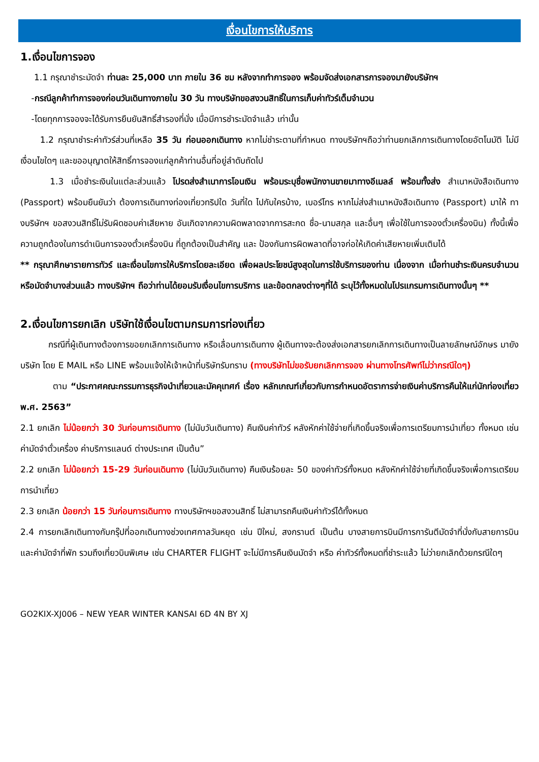เงื่อนไขการให้บริการ
1.เงื่อนไขการจอง
1.1 กรุณาชำระมัดจำ ท่านละ 25,000 บาท ภายใน 36 ชม หลังจากทำการจอง พร้อมจัดส่งเอกสารการจองมายังบริษัทฯ
-กรณีลูกค้าทำการจองก่อนวันเดินทางภายใน 30 วัน ทางบริษัทขอสงวนสิทธิ์ในการเก็บค่าทัวร์เต็มจำนวน
-โดยทุกการจองจะได้รับการยืนยันสิทธิ์สำรองที่นั่ง เมื่อมีการชำระมัดจำแล้ว เท่านั้น
1.2 กรุณาชำระค่าทัวร์ส่วนที่เหลือ 35 วัน ก่อนออกเดินทาง หากไม่ชำระตามที่กำหนด ทางบริษัทฯถือว่าท่านยกเลิกการเดินทางโดยอัตโนมัติ ไม่มีเงื่อนไขใดๆ และขออนุญาตให้สิทธิ์การจองแก่ลูกค้าท่านอื่นที่อยู่ลำดับถัดไป
1.3 เมื่อชำระเงินในแต่ละส่วนแล้ว โปรดส่งสำเนาการโอนเงิน พร้อมระบุชื่อพนักงานขายมาทางอีเมลล์ พร้อมทั้งส่ง สำเนาหนังสือเดินทาง (Passport) พร้อมยืนยันว่า ต้องการเดินทางท่องเที่ยวทริปใด วันที่ใด ไปกับใครบ้าง, เบอร์โทร หากไม่ส่งสำเนาหนังสือเดินทาง (Passport) มาให้ ทางบริษัทฯ ขอสงวนสิทธิ์ไม่รับผิดชอบค่าเสียหาย อันเกิดจากความผิดพลาดจากการสะกด ชื่อ-นามสกุล และอื่นๆ เพื่อใช้ในการจองตั๋วเครื่องบิน) ทั้งนี้เพื่อความถูกต้องในการดำเนินการจองตั๋วเครื่องบิน ที่ถูกต้องเป็นสำคัญ และ ป้องกันการผิดพลาดที่อาจก่อให้เกิดค่าเสียหายเพิ่มเติมได้
** กรุณาศึกษารายการทัวร์ และเงื่อนไขการให้บริการโดยละเอียด เพื่อผลประโยชน์สูงสุดในการใช้บริการของท่าน เนื่องจาก เมื่อท่านชำระเงินครบจำนวนหรือมัดจำบางส่วนแล้ว ทางบริษัทฯ ถือว่าท่านได้ยอมรับเงื่อนไขการบริการ และข้อตกลงต่างๆที่ได้ ระบุไว้ทั้งหมดในโปรแกรมการเดินทางนั้นๆ **
2.เงื่อนไขการยกเลิก บริษัทใช้เงื่อนไขตามกรมการท่องเที่ยว
กรณีที่ผู้เดินทางต้องการขอยกเลิกการเดินทาง หรือเลื่อนการเดินทาง ผู้เดินทางจะต้องส่งเอกสารยกเลิกการเดินทางเป็นลายลักษณ์อักษร มายังบริษัท โดย E MAIL หรือ LINE พร้อมแจ้งให้เจ้าหน้าที่บริษัทรับทราบ (ทางบริษัทไม่ขอรับยกเลิกการจอง ผ่านทางโทรศัพท์ไม่ว่ากรณีใดๆ)
ตาม “ประกาศคณะกรรมการธุรกิจนำเที่ยวและมัคคุเทศก์ เรื่อง หลักเกณฑ์เกี่ยวกับการกำหนดอัตราการจ่ายเงินค่าบริการคืนให้แก่นักท่องเที่ยว พ.ศ. 2563”
2.1 ยกเลิก ไม่น้อยกว่า 30 วันก่อนการเดินทาง (ไม่นับวันเดินทาง) คืนเงินค่าทัวร์ หลังหักค่าใช้จ่ายที่เกิดขึ้นจริงเพื่อการเตรียมการนำเที่ยว ทั้งหมด เช่น ค่ามัดจำตั๋วเครื่อง ค่าบริการแลนด์ ต่างประเทศ เป็นต้น”
2.2 ยกเลิก ไม่น้อยกว่า 15-29 วันก่อนเดินทาง (ไม่นับวันเดินทาง) คืนเงินร้อยละ 50 ของค่าทัวร์ทั้งหมด หลังหักค่าใช้จ่ายที่เกิดขึ้นจริงเพื่อการเตรียมการนำเที่ยว
2.3 ยกเลิก น้อยกว่า 15 วันก่อนการเดินทาง ทางบริษัทฯขอสงวนสิทธิ์ ไม่สามารถคืนเงินค่าทัวร์ได้ทั้งหมด
2.4 การยกเลิกเดินทางกับกรุ๊ปที่ออกเดินทางช่วงเทศกาลวันหยุด เช่น ปีใหม่, สงกรานต์ เป็นต้น บางสายการบินมีการการันตีมัดจำที่นั่งกับสายการบินและค่ามัดจำที่พัก รวมถึงเที่ยวบินพิเศษ เช่น CHARTER FLIGHT จะไม่มีการคืนเงินมัดจำ หรือ ค่าทัวร์ทั้งหมดที่ชำระแล้ว ไม่ว่ายกเลิกด้วยกรณีใดๆ
GO2KIX-XJ006 – NEW YEAR WINTER KANSAI 6D 4N BY XJ